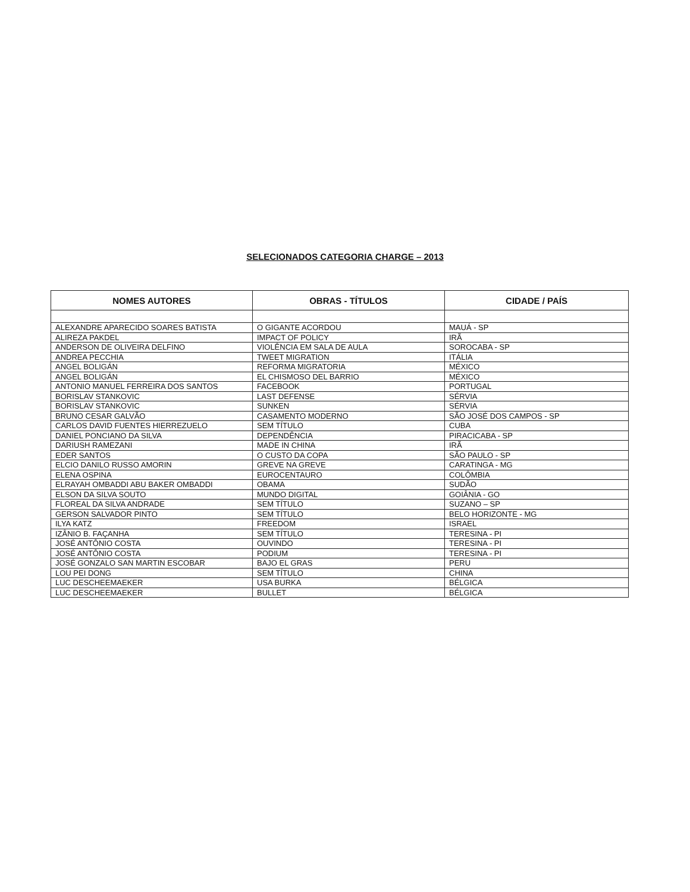SELECIONADOS CATEGORIA CHARGE – 2013
| NOMES AUTORES | OBRAS - TÍTULOS | CIDADE / PAÍS |
| --- | --- | --- |
| ALEXANDRE APARECIDO SOARES BATISTA | O GIGANTE ACORDOU | MAUÁ - SP |
| ALIREZA PAKDEL | IMPACT OF POLICY | IRÃ |
| ANDERSON DE OLIVEIRA DELFINO | VIOLÊNCIA EM SALA DE AULA | SOROCABA - SP |
| ANDREA PECCHIA | TWEET MIGRATION | ITÁLIA |
| ANGEL BOLIGÁN | REFORMA MIGRATORIA | MÉXICO |
| ANGEL BOLIGÁN | EL CHISMOSO DEL BARRIO | MÉXICO |
| ANTONIO MANUEL FERREIRA DOS SANTOS | FACEBOOK | PORTUGAL |
| BORISLAV STANKOVIC | LAST DEFENSE | SÉRVIA |
| BORISLAV STANKOVIC | SUNKEN | SÉRVIA |
| BRUNO CESAR GALVÃO | CASAMENTO MODERNO | SÃO JOSÉ DOS CAMPOS - SP |
| CARLOS DAVID FUENTES HIERREZUELO | SEM TÍTULO | CUBA |
| DANIEL PONCIANO DA SILVA | DEPENDÊNCIA | PIRACICABA - SP |
| DARIUSH RAMEZANI | MADE IN CHINA | IRÃ |
| EDER SANTOS | O CUSTO DA COPA | SÃO PAULO - SP |
| ELCIO DANILO RUSSO AMORIN | GREVE NA GREVE | CARATINGA - MG |
| ELENA OSPINA | EUROCENTAURO | COLÔMBIA |
| ELRAYAH OMBADDI ABU BAKER OMBADDI | OBAMA | SUDÃO |
| ELSON DA SILVA SOUTO | MUNDO DIGITAL | GOIÂNIA - GO |
| FLOREAL DA SILVA ANDRADE | SEM TÍTULO | SUZANO – SP |
| GERSON SALVADOR PINTO | SEM TÍTULO | BELO HORIZONTE - MG |
| ILYA KATZ | FREEDOM | ISRAEL |
| IZÂNIO B. FAÇANHA | SEM TÍTULO | TERESINA - PI |
| JOSÉ ANTÔNIO COSTA | OUVINDO | TERESINA - PI |
| JOSÉ ANTÔNIO COSTA | PODIUM | TERESINA - PI |
| JOSÉ GONZALO SAN MARTIN ESCOBAR | BAJO EL GRAS | PERU |
| LOU PEI DONG | SEM TÍTULO | CHINA |
| LUC DESCHEEMAEKER | USA BURKA | BÉLGICA |
| LUC DESCHEEMAEKER | BULLET | BÉLGICA |